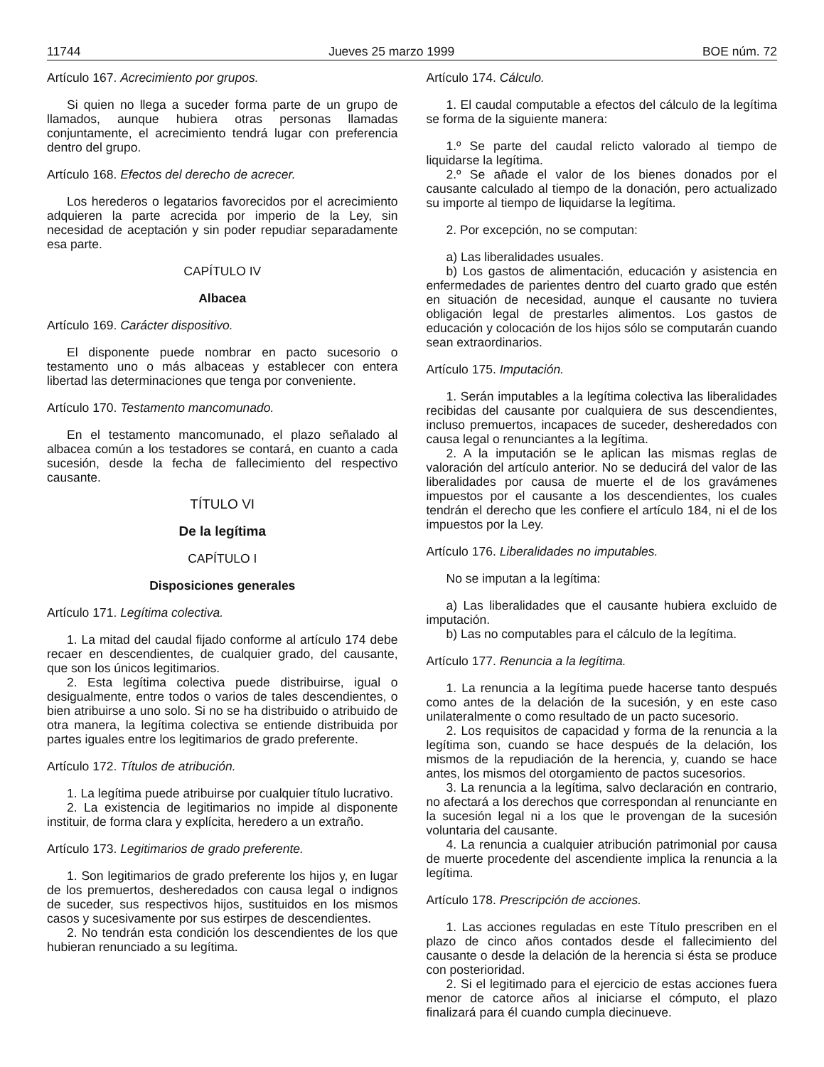11744 Jueves 25 marzo 1999 BOE núm. 72
Artículo 167. Acrecimiento por grupos.
Si quien no llega a suceder forma parte de un grupo de llamados, aunque hubiera otras personas llamadas conjuntamente, el acrecimiento tendrá lugar con preferencia dentro del grupo.
Artículo 168. Efectos del derecho de acrecer.
Los herederos o legatarios favorecidos por el acrecimiento adquieren la parte acrecida por imperio de la Ley, sin necesidad de aceptación y sin poder repudiar separadamente esa parte.
CAPÍTULO IV
Albacea
Artículo 169. Carácter dispositivo.
El disponente puede nombrar en pacto sucesorio o testamento uno o más albaceas y establecer con entera libertad las determinaciones que tenga por conveniente.
Artículo 170. Testamento mancomunado.
En el testamento mancomunado, el plazo señalado al albacea común a los testadores se contará, en cuanto a cada sucesión, desde la fecha de fallecimiento del respectivo causante.
TÍTULO VI
De la legítima
CAPÍTULO I
Disposiciones generales
Artículo 171. Legítima colectiva.
1. La mitad del caudal fijado conforme al artículo 174 debe recaer en descendientes, de cualquier grado, del causante, que son los únicos legitimarios.
2. Esta legítima colectiva puede distribuirse, igual o desigualmente, entre todos o varios de tales descendientes, o bien atribuirse a uno solo. Si no se ha distribuido o atribuido de otra manera, la legítima colectiva se entiende distribuida por partes iguales entre los legitimarios de grado preferente.
Artículo 172. Títulos de atribución.
1. La legítima puede atribuirse por cualquier título lucrativo.
2. La existencia de legitimarios no impide al disponente instituir, de forma clara y explícita, heredero a un extraño.
Artículo 173. Legitimarios de grado preferente.
1. Son legitimarios de grado preferente los hijos y, en lugar de los premuertos, desheredados con causa legal o indignos de suceder, sus respectivos hijos, sustituidos en los mismos casos y sucesivamente por sus estirpes de descendientes.
2. No tendrán esta condición los descendientes de los que hubieran renunciado a su legítima.
Artículo 174. Cálculo.
1. El caudal computable a efectos del cálculo de la legítima se forma de la siguiente manera:
1.º Se parte del caudal relicto valorado al tiempo de liquidarse la legítima.
2.º Se añade el valor de los bienes donados por el causante calculado al tiempo de la donación, pero actualizado su importe al tiempo de liquidarse la legítima.
2. Por excepción, no se computan:
a) Las liberalidades usuales.
b) Los gastos de alimentación, educación y asistencia en enfermedades de parientes dentro del cuarto grado que estén en situación de necesidad, aunque el causante no tuviera obligación legal de prestarles alimentos. Los gastos de educación y colocación de los hijos sólo se computarán cuando sean extraordinarios.
Artículo 175. Imputación.
1. Serán imputables a la legítima colectiva las liberalidades recibidas del causante por cualquiera de sus descendientes, incluso premuertos, incapaces de suceder, desheredados con causa legal o renunciantes a la legítima.
2. A la imputación se le aplican las mismas reglas de valoración del artículo anterior. No se deducirá del valor de las liberalidades por causa de muerte el de los gravámenes impuestos por el causante a los descendientes, los cuales tendrán el derecho que les confiere el artículo 184, ni el de los impuestos por la Ley.
Artículo 176. Liberalidades no imputables.
No se imputan a la legítima:
a) Las liberalidades que el causante hubiera excluido de imputación.
b) Las no computables para el cálculo de la legítima.
Artículo 177. Renuncia a la legítima.
1. La renuncia a la legítima puede hacerse tanto después como antes de la delación de la sucesión, y en este caso unilateralmente o como resultado de un pacto sucesorio.
2. Los requisitos de capacidad y forma de la renuncia a la legítima son, cuando se hace después de la delación, los mismos de la repudiación de la herencia, y, cuando se hace antes, los mismos del otorgamiento de pactos sucesorios.
3. La renuncia a la legítima, salvo declaración en contrario, no afectará a los derechos que correspondan al renunciante en la sucesión legal ni a los que le provengan de la sucesión voluntaria del causante.
4. La renuncia a cualquier atribución patrimonial por causa de muerte procedente del ascendiente implica la renuncia a la legítima.
Artículo 178. Prescripción de acciones.
1. Las acciones reguladas en este Título prescriben en el plazo de cinco años contados desde el fallecimiento del causante o desde la delación de la herencia si ésta se produce con posterioridad.
2. Si el legitimado para el ejercicio de estas acciones fuera menor de catorce años al iniciarse el cómputo, el plazo finalizará para él cuando cumpla diecinueve.